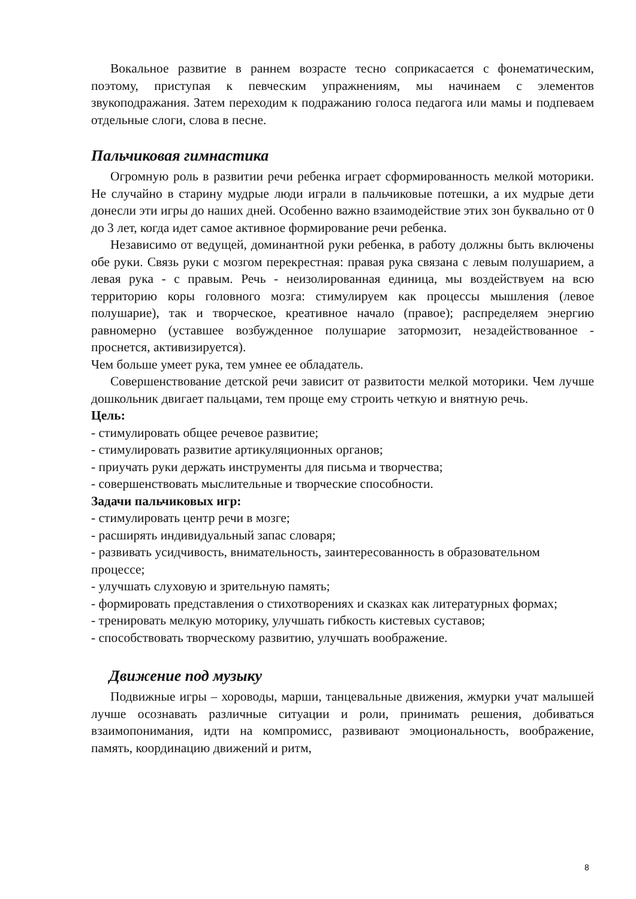Вокальное развитие в раннем возрасте тесно соприкасается с фонематическим, поэтому, приступая к певческим упражнениям, мы начинаем с элементов звукоподражания. Затем переходим к подражанию голоса педагога или мамы и подпеваем отдельные слоги, слова в песне.
Пальчиковая гимнастика
Огромную роль в развитии речи ребенка играет сформированность мелкой моторики. Не случайно в старину мудрые люди играли в пальчиковые потешки, а их мудрые дети донесли эти игры до наших дней. Особенно важно взаимодействие этих зон буквально от 0 до 3 лет, когда идет самое активное формирование речи ребенка.
Независимо от ведущей, доминантной руки ребенка, в работу должны быть включены обе руки. Связь руки с мозгом перекрестная: правая рука связана с левым полушарием, а левая рука - с правым. Речь - неизолированная единица, мы воздействуем на всю территорию коры головного мозга: стимулируем как процессы мышления (левое полушарие), так и творческое, креативное начало (правое); распределяем энергию равномерно (уставшее возбужденное полушарие затормозит, незадействованное - проснется, активизируется).
Чем больше умеет рука, тем умнее ее обладатель.
Совершенствование детской речи зависит от развитости мелкой моторики. Чем лучше дошкольник двигает пальцами, тем проще ему строить четкую и внятную речь.
Цель:
- стимулировать общее речевое развитие;
- стимулировать развитие артикуляционных органов;
- приучать руки держать инструменты для письма и творчества;
- совершенствовать мыслительные и творческие способности.
Задачи пальчиковых игр:
- стимулировать центр речи в мозге;
- расширять индивидуальный запас словаря;
- развивать усидчивость, внимательность, заинтересованность в образовательном процессе;
- улучшать слуховую и зрительную память;
- формировать представления о стихотворениях и сказках как литературных формах;
- тренировать мелкую моторику, улучшать гибкость кистевых суставов;
- способствовать творческому развитию, улучшать воображение.
Движение под музыку
Подвижные игры – хороводы, марши, танцевальные движения, жмурки учат малышей лучше осознавать различные ситуации и роли, принимать решения, добиваться взаимопонимания, идти на компромисс, развивают эмоциональность, воображение, память, координацию движений и ритм,
8